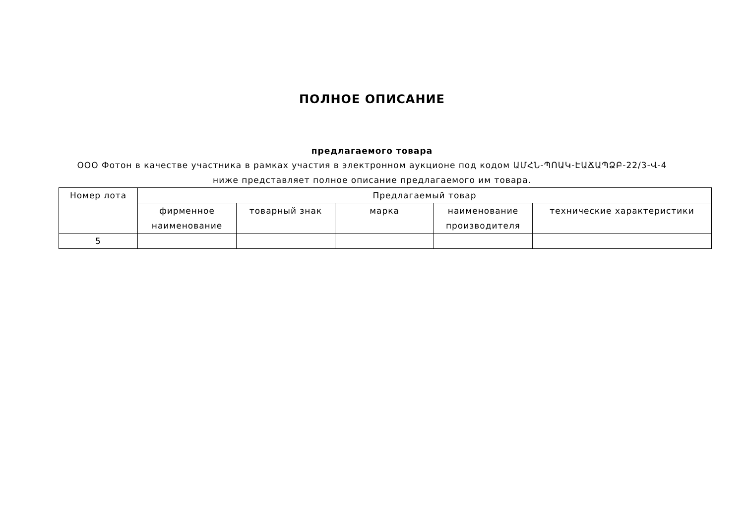ПОЛНОЕ ОПИСАНИЕ
предлагаемого товара
ООО Фотон в качестве участника в рамках участия в электронном аукционе под кодом ԱՄՀՆ-ՊՈԱԿ-ԷԱՃԱՊՁԲ-22/3-Վ-4 ниже представляет полное описание предлагаемого им товара.
| Номер лота | Предлагаемый товар | | | | |
| --- | --- | --- | --- | --- | --- |
| | фирменное наименование | товарный знак | марка | наименование производителя | технические характеристики |
| 5 | | | | | |